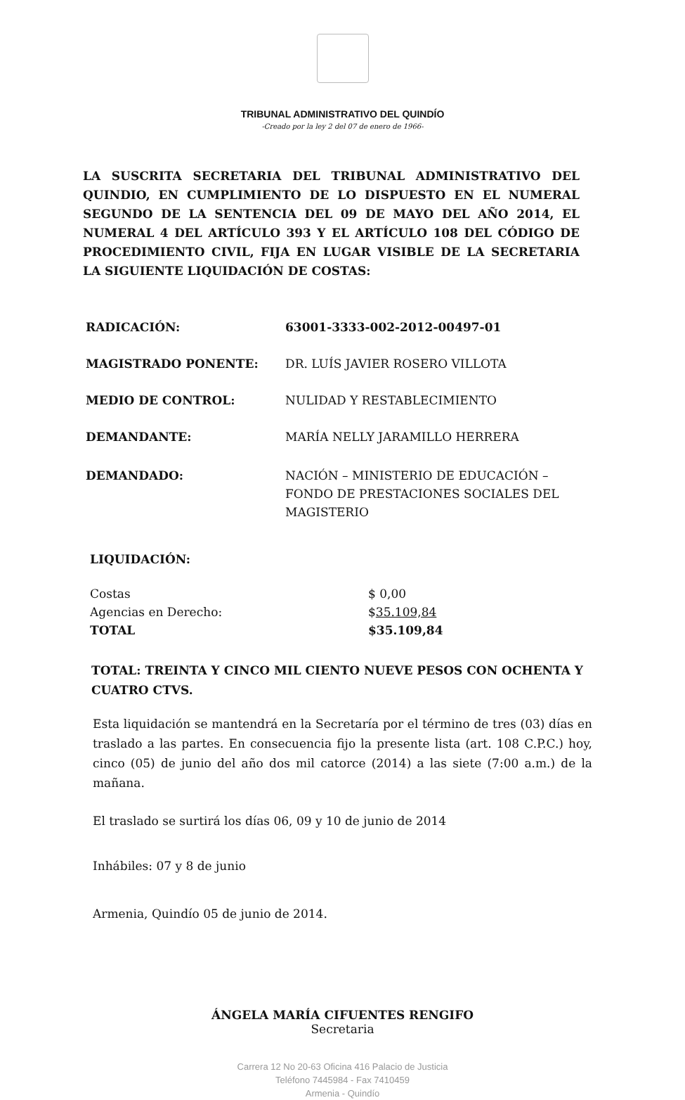TRIBUNAL ADMINISTRATIVO DEL QUINDÍO
-Creado por la ley 2 del 07 de enero de 1966-
LA SUSCRITA SECRETARIA DEL TRIBUNAL ADMINISTRATIVO DEL QUINDIO, EN CUMPLIMIENTO DE LO DISPUESTO EN EL NUMERAL SEGUNDO DE LA SENTENCIA DEL 09 DE MAYO DEL AÑO 2014, EL NUMERAL 4 DEL ARTÍCULO 393 Y EL ARTÍCULO 108 DEL CÓDIGO DE PROCEDIMIENTO CIVIL, FIJA EN LUGAR VISIBLE DE LA SECRETARIA LA SIGUIENTE LIQUIDACIÓN DE COSTAS:
RADICACIÓN: 63001-3333-002-2012-00497-01
MAGISTRADO PONENTE: DR. LUÍS JAVIER ROSERO VILLOTA
MEDIO DE CONTROL: NULIDAD Y RESTABLECIMIENTO
DEMANDANTE: MARÍA NELLY JARAMILLO HERRERA
DEMANDADO: NACIÓN – MINISTERIO DE EDUCACIÓN – FONDO DE PRESTACIONES SOCIALES DEL MAGISTERIO
LIQUIDACIÓN:
Costas
Agencias en Derecho:
TOTAL
$ 0,00
$35.109,84
$35.109,84
TOTAL: TREINTA Y CINCO MIL CIENTO NUEVE PESOS CON OCHENTA Y CUATRO CTVS.
Esta liquidación se mantendrá en la Secretaría por el término de tres (03) días en traslado a las partes. En consecuencia fijo la presente lista (art. 108 C.P.C.) hoy, cinco (05) de junio del año dos mil catorce (2014) a las siete (7:00 a.m.) de la mañana.
El traslado se surtirá los días 06, 09 y 10 de junio de 2014
Inhábiles: 07 y 8 de junio
Armenia, Quindío 05 de junio de 2014.
ÁNGELA MARÍA CIFUENTES RENGIFO
Secretaria
Carrera 12 No 20-63 Oficina 416 Palacio de Justicia
Teléfono 7445984 - Fax 7410459
Armenia - Quindío